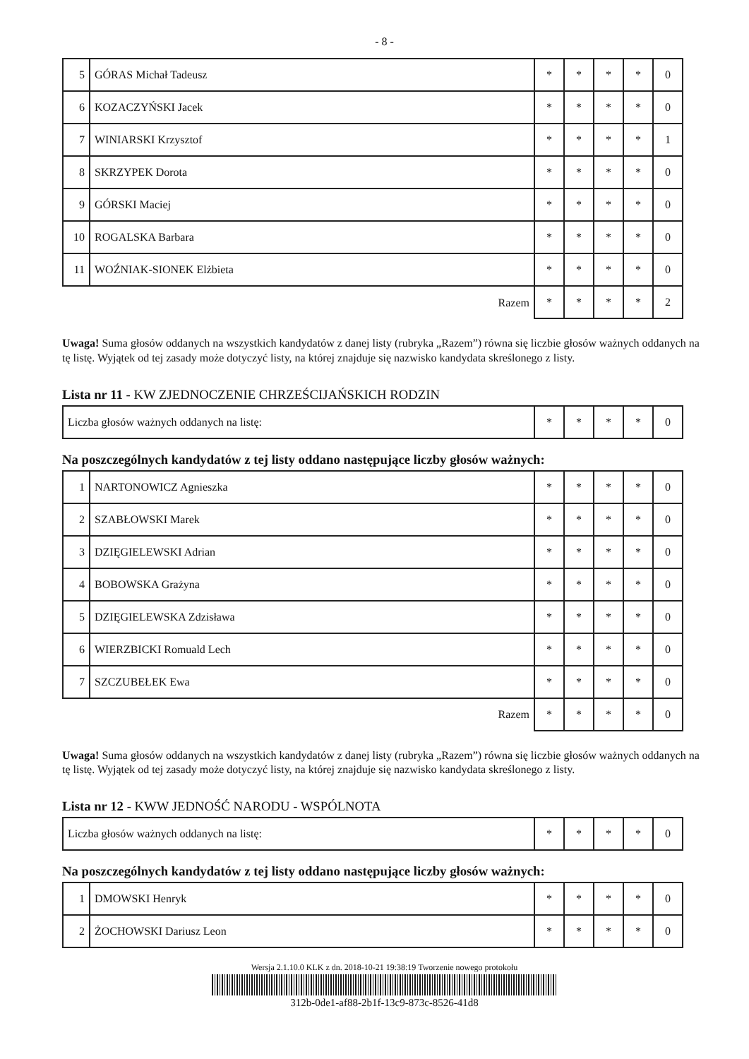- 8 -
| 5 | GÓRAS Michał Tadeusz | * | * | * | * | 0 |
| 6 | KOZACZYŃSKI Jacek | * | * | * | * | 0 |
| 7 | WINIARSKI Krzysztof | * | * | * | * | 1 |
| 8 | SKRZYPEK Dorota | * | * | * | * | 0 |
| 9 | GÓRSKI Maciej | * | * | * | * | 0 |
| 10 | ROGALSKA Barbara | * | * | * | * | 0 |
| 11 | WOŹNIAK-SIONEK Elżbieta | * | * | * | * | 0 |
| Razem | | * | * | * | * | 2 |
Uwaga! Suma głosów oddanych na wszystkich kandydatów z danej listy (rubryka „Razem”) równa się liczbie głosów ważnych oddanych na tę listę. Wyjątek od tej zasady może dotyczyć listy, na której znajduje się nazwisko kandydata skreślonego z listy.
Lista nr 11 - KW ZJEDNOCZENIE CHRZEŚCIJAŃSKICH RODZIN
| Liczba głosów ważnych oddanych na listę: | * | * | * | * | 0 |
Na poszczególnych kandydatów z tej listy oddano następujące liczby głosów ważnych:
| 1 | NARTONOWICZ Agnieszka | * | * | * | * | 0 |
| 2 | SZABŁOWSKI Marek | * | * | * | * | 0 |
| 3 | DZIĘGIELEWSKI Adrian | * | * | * | * | 0 |
| 4 | BOBOWSKA Grażyna | * | * | * | * | 0 |
| 5 | DZIĘGIELEWSKA Zdzisława | * | * | * | * | 0 |
| 6 | WIERZBICKI Romuald Lech | * | * | * | * | 0 |
| 7 | SZCZUBEŁEK Ewa | * | * | * | * | 0 |
| Razem | | * | * | * | * | 0 |
Uwaga! Suma głosów oddanych na wszystkich kandydatów z danej listy (rubryka „Razem”) równa się liczbie głosów ważnych oddanych na tę listę. Wyjątek od tej zasady może dotyczyć listy, na której znajduje się nazwisko kandydata skreślonego z listy.
Lista nr 12 - KWW JEDNOŚĆ NARODU - WSPÓLNOTA
| Liczba głosów ważnych oddanych na listę: | * | * | * | * | 0 |
Na poszczególnych kandydatów z tej listy oddano następujące liczby głosów ważnych:
| 1 | DMOWSKI Henryk | * | * | * | * | 0 |
| 2 | ŻOCHOWSKI Dariusz Leon | * | * | * | * | 0 |
Wersja 2.1.10.0 KLK z dn. 2018-10-21 19:38:19 Tworzenie nowego protokołu
312b-0de1-af88-2b1f-13c9-873c-8526-41d8